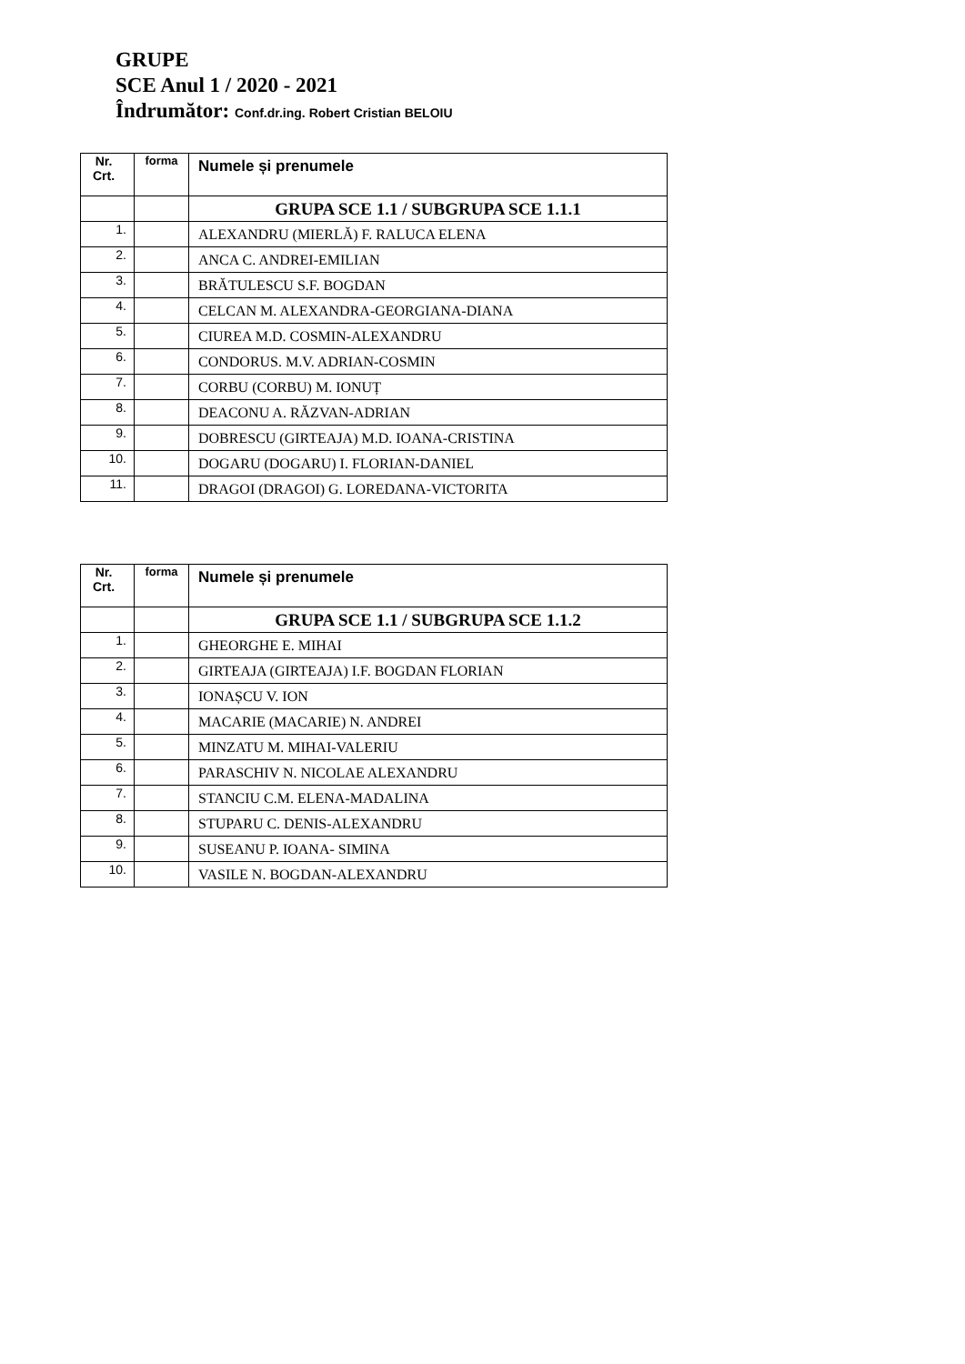GRUPE
SCE Anul 1 / 2020 - 2021
Îndrumător: Conf.dr.ing. Robert Cristian BELOIU
| Nr. Crt. | forma | Numele și prenumele |
| --- | --- | --- |
| | | GRUPA SCE 1.1 / SUBGRUPA SCE 1.1.1 |
| 1. | | ALEXANDRU (MIERLĂ) F. RALUCA ELENA |
| 2. | | ANCA C. ANDREI-EMILIAN |
| 3. | | BRĂTULESCU S.F. BOGDAN |
| 4. | | CELCAN M. ALEXANDRA-GEORGIANA-DIANA |
| 5. | | CIUREA M.D. COSMIN-ALEXANDRU |
| 6. | | CONDORUS. M.V. ADRIAN-COSMIN |
| 7. | | CORBU (CORBU) M. IONUȚ |
| 8. | | DEACONU A. RĂZVAN-ADRIAN |
| 9. | | DOBRESCU (GIRTEAJA) M.D. IOANA-CRISTINA |
| 10. | | DOGARU (DOGARU) I. FLORIAN-DANIEL |
| 11. | | DRAGOI (DRAGOI) G. LOREDANA-VICTORITA |
| Nr. Crt. | forma | Numele și prenumele |
| --- | --- | --- |
| | | GRUPA SCE 1.1 / SUBGRUPA SCE 1.1.2 |
| 1. | | GHEORGHE E. MIHAI |
| 2. | | GIRTEAJA (GIRTEAJA) I.F. BOGDAN FLORIAN |
| 3. | | IONAȘCU V. ION |
| 4. | | MACARIE (MACARIE) N. ANDREI |
| 5. | | MINZATU M. MIHAI-VALERIU |
| 6. | | PARASCHIV N. NICOLAE ALEXANDRU |
| 7. | | STANCIU C.M. ELENA-MADALINA |
| 8. | | STUPARU C. DENIS-ALEXANDRU |
| 9. | | SUSEANU P. IOANA- SIMINA |
| 10. | | VASILE N. BOGDAN-ALEXANDRU |